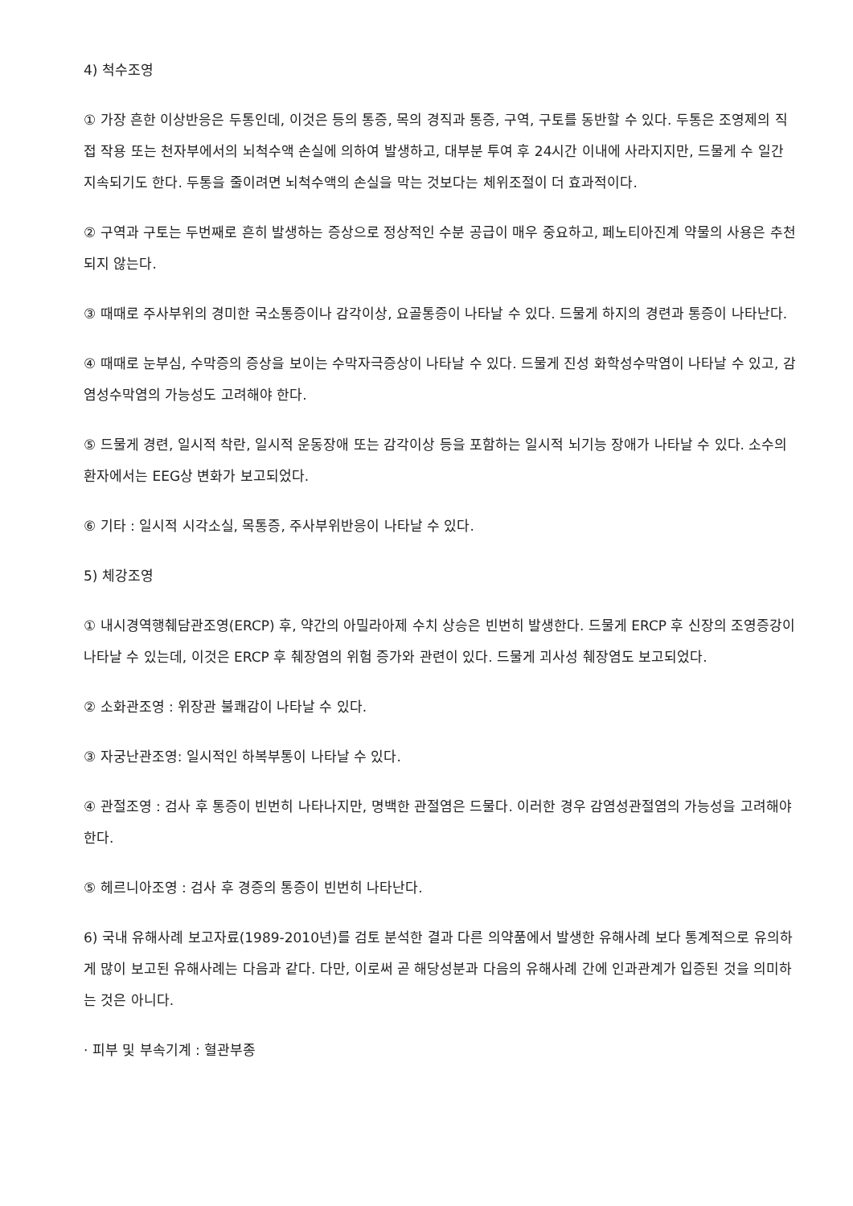4) 척수조영
① 가장 흔한 이상반응은 두통인데, 이것은 등의 통증, 목의 경직과 통증, 구역, 구토를 동반할 수 있다. 두통은 조영제의 직접 작용 또는 천자부에서의 뇌척수액 손실에 의하여 발생하고, 대부분 투여 후 24시간 이내에 사라지지만, 드물게 수 일간 지속되기도 한다. 두통을 줄이려면 뇌척수액의 손실을 막는 것보다는 체위조절이 더 효과적이다.
② 구역과 구토는 두번째로 흔히 발생하는 증상으로 정상적인 수분 공급이 매우 중요하고, 페노티아진계 약물의 사용은 추천되지 않는다.
③ 때때로 주사부위의 경미한 국소통증이나 감각이상, 요골통증이 나타날 수 있다. 드물게 하지의 경련과 통증이 나타난다.
④ 때때로 눈부심, 수막증의 증상을 보이는 수막자극증상이 나타날 수 있다. 드물게 진성 화학성수막염이 나타날 수 있고, 감염성수막염의 가능성도 고려해야 한다.
⑤ 드물게 경련, 일시적 착란, 일시적 운동장애 또는 감각이상 등을 포함하는 일시적 뇌기능 장애가 나타날 수 있다. 소수의 환자에서는 EEG상 변화가 보고되었다.
⑥ 기타 : 일시적 시각소실, 목통증, 주사부위반응이 나타날 수 있다.
5) 체강조영
① 내시경역행췌담관조영(ERCP) 후, 약간의 아밀라아제 수치 상승은 빈번히 발생한다. 드물게 ERCP 후 신장의 조영증강이 나타날 수 있는데, 이것은 ERCP 후 췌장염의 위험 증가와 관련이 있다. 드물게 괴사성 췌장염도 보고되었다.
② 소화관조영 : 위장관 불쾌감이 나타날 수 있다.
③ 자궁난관조영: 일시적인 하복부통이 나타날 수 있다.
④ 관절조영 : 검사 후 통증이 빈번히 나타나지만, 명백한 관절염은 드물다. 이러한 경우 감염성관절염의 가능성을 고려해야 한다.
⑤ 헤르니아조영 : 검사 후 경증의 통증이 빈번히 나타난다.
6) 국내 유해사례 보고자료(1989-2010년)를 검토 분석한 결과 다른 의약품에서 발생한 유해사례 보다 통계적으로 유의하게 많이 보고된 유해사례는 다음과 같다. 다만, 이로써 곧 해당성분과 다음의 유해사례 간에 인과관계가 입증된 것을 의미하는 것은 아니다.
· 피부 및 부속기계 : 혈관부종